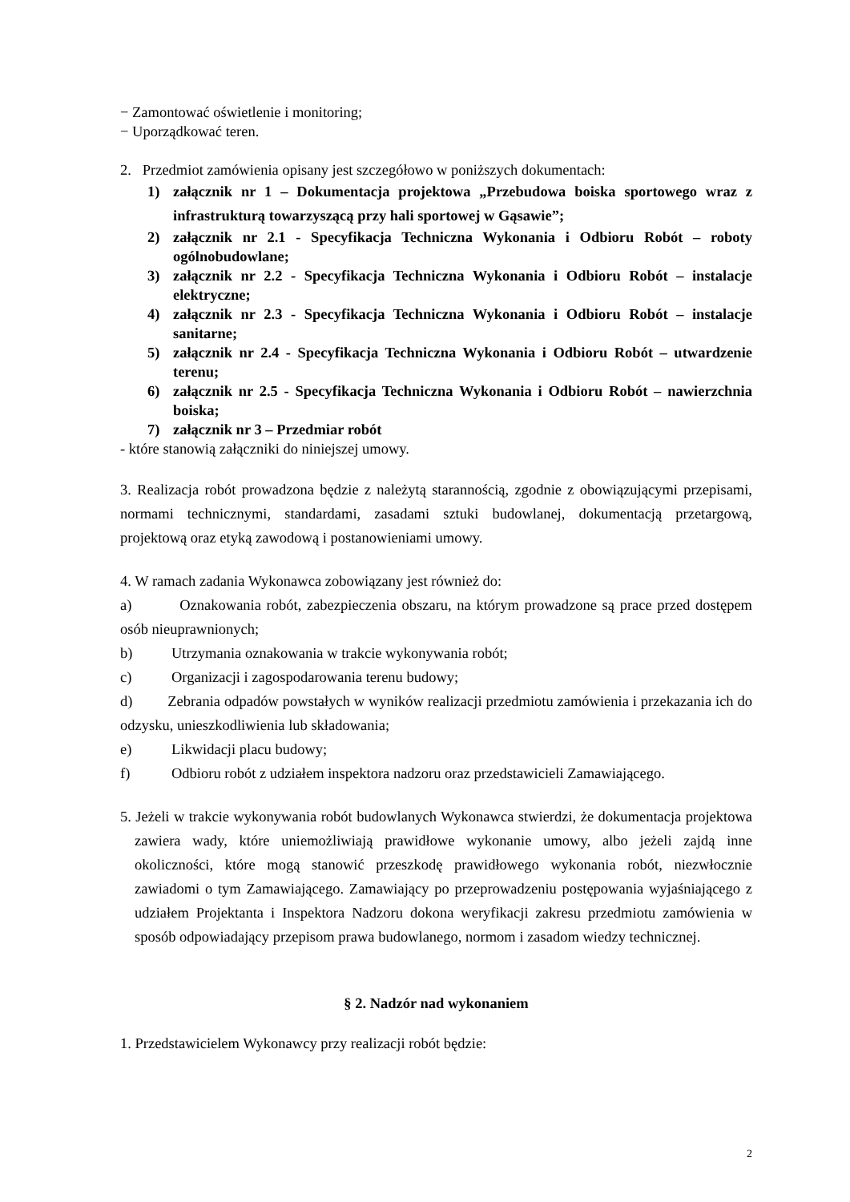− Zamontować oświetlenie i monitoring;
− Uporządkować teren.
2. Przedmiot zamówienia opisany jest szczegółowo w poniższych dokumentach:
1) załącznik nr 1 – Dokumentacja projektowa „Przebudowa boiska sportowego wraz z infrastrukturą towarzyszącą przy hali sportowej w Gąsawie”;
2) załącznik nr 2.1 - Specyfikacja Techniczna Wykonania i Odbioru Robót – roboty ogólnobudowlane;
3) załącznik nr 2.2 - Specyfikacja Techniczna Wykonania i Odbioru Robót – instalacje elektryczne;
4) załącznik nr 2.3 - Specyfikacja Techniczna Wykonania i Odbioru Robót – instalacje sanitarne;
5) załącznik nr 2.4 - Specyfikacja Techniczna Wykonania i Odbioru Robót – utwardzenie terenu;
6) załącznik nr 2.5 - Specyfikacja Techniczna Wykonania i Odbioru Robót – nawierzchnia boiska;
7) załącznik nr 3 – Przedmiar robót
- które stanowią załączniki do niniejszej umowy.
3. Realizacja robót prowadzona będzie z należytą starannością, zgodnie z obowiązującymi przepisami, normami technicznymi, standardami, zasadami sztuki budowlanej, dokumentacją przetargową, projektową oraz etyką zawodową i postanowieniami umowy.
4. W ramach zadania Wykonawca zobowiązany jest również do:
a) Oznakowania robót, zabezpieczenia obszaru, na którym prowadzone są prace przed dostępem osób nieuprawnionych;
b) Utrzymania oznakowania w trakcie wykonywania robót;
c) Organizacji i zagospodarowania terenu budowy;
d) Zebrania odpadów powstałych w wyników realizacji przedmiotu zamówienia i przekazania ich do odzysku, unieszkodliwienia lub składowania;
e) Likwidacji placu budowy;
f) Odbioru robót z udziałem inspektora nadzoru oraz przedstawicieli Zamawiającego.
5. Jeżeli w trakcie wykonywania robót budowlanych Wykonawca stwierdzi, że dokumentacja projektowa zawiera wady, które uniemożliwiają prawidłowe wykonanie umowy, albo jeżeli zajdą inne okoliczności, które mogą stanowić przeszkodę prawidłowego wykonania robót, niezwłocznie zawiadomi o tym Zamawiającego. Zamawiający po przeprowadzeniu postępowania wyjaśniającego z udziałem Projektanta i Inspektora Nadzoru dokona weryfikacji zakresu przedmiotu zamówienia w sposób odpowiadający przepisom prawa budowlanego, normom i zasadom wiedzy technicznej.
§ 2. Nadzór nad wykonaniem
1. Przedstawicielem Wykonawcy przy realizacji robót będzie:
2